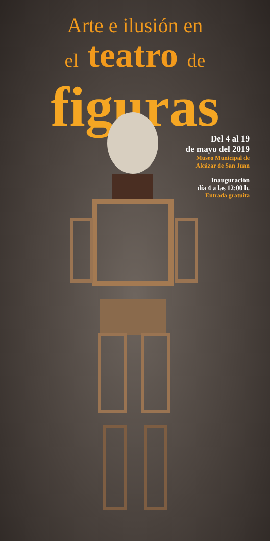Arte e ilusión en
el teatro de
figuras
Del 4 al 19
de mayo del 2019
Museo Municipal de
Alcázar de San Juan
Inauguración
día 4 a las 12:00 h.
Entrada gratuita